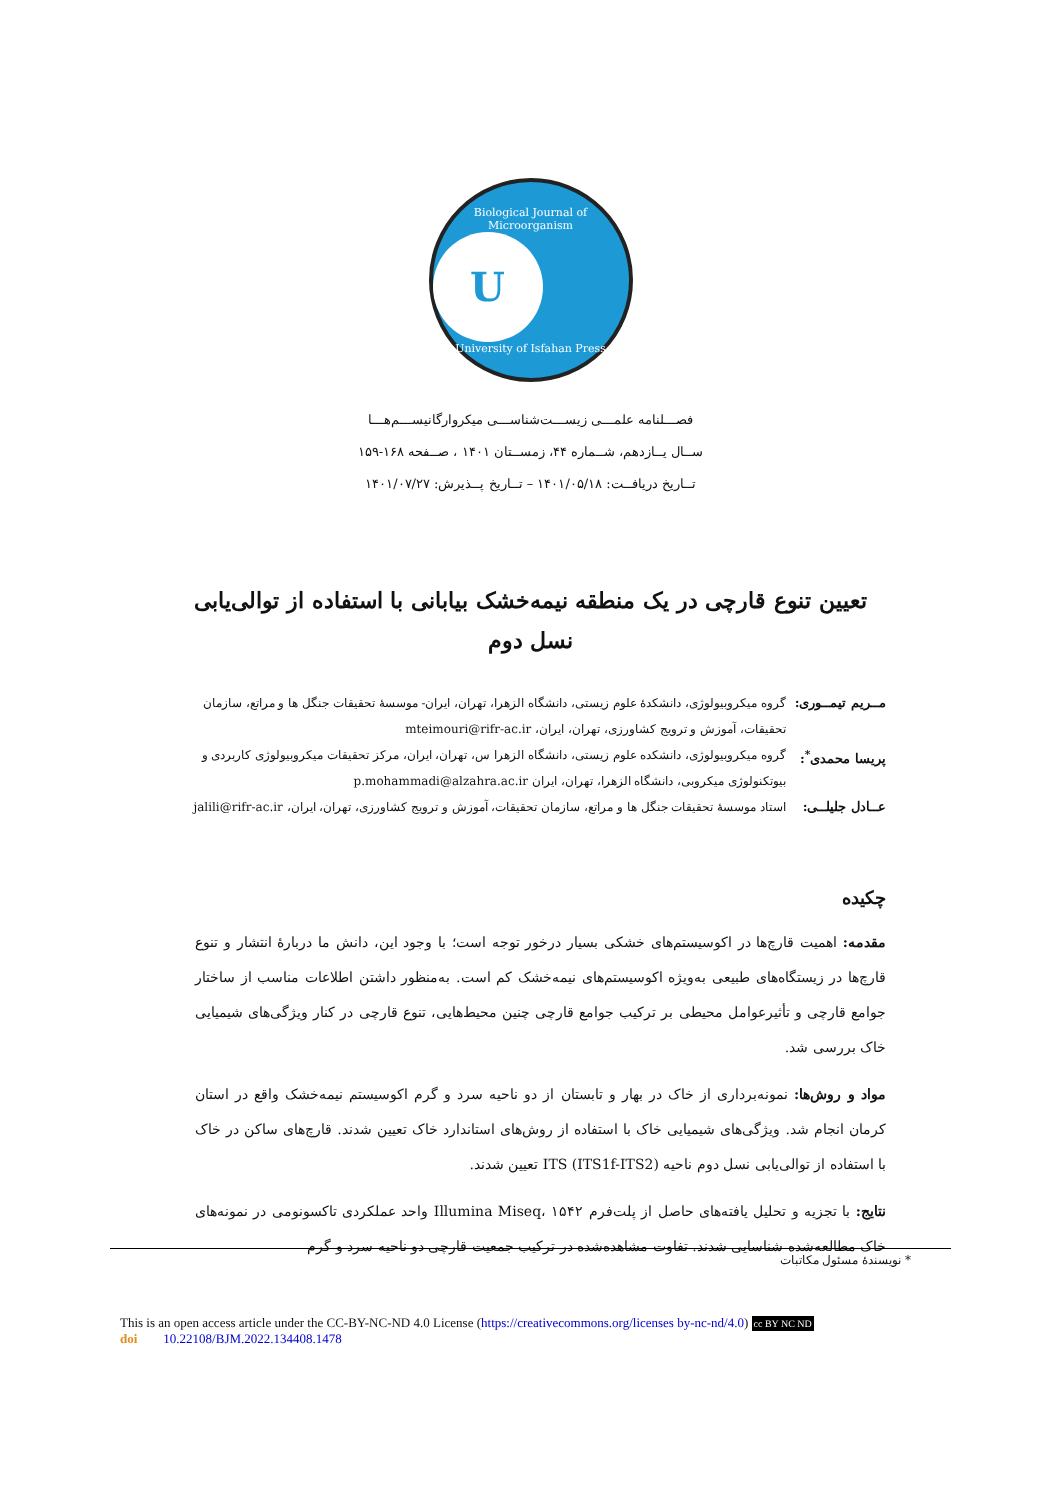Biological Journal of Microorganism
U
University of Isfahan Press
فصـــلنامه علمـــی زیســـت‌شناســـی میکروارگانیســـم‌هـــا
ســال یــازدهم، شــماره ۴۴، زمســتان ۱۴۰۱ ، صــفحه ۱۶۸-۱۵۹
تــاریخ دریافــت: ۱۴۰۱/۰۵/۱۸ – تــاریخ پــذیرش: ۱۴۰۱/۰۷/۲۷
تعیین تنوع قارچی در یک منطقه نیمه‌خشک بیابانی با استفاده از توالی‌یابی نسل دوم
مــریم تیمــوری: گروه میکروبیولوژی، دانشکدۀ علوم زیستی، دانشگاه الزهرا، تهران، ایران- موسسۀ تحقیقات جنگل ها و مراتع، سازمان تحقیقات، آموزش و ترویج کشاورزی، تهران، ایران، mteimouri@rifr-ac.ir
پریسا محمدی<sup>*</sup>: گروه میکروبیولوژی، دانشکده علوم زیستی، دانشگاه الزهرا س، تهران، ایران، مرکز تحقیقات میکروبیولوژی کاربردی و بیوتکنولوژی میکروبی، دانشگاه الزهرا، تهران، ایران p.mohammadi@alzahra.ac.ir
عــادل جلیلــی: استاد موسسۀ تحقیقات جنگل ها و مراتع، سازمان تحقیقات، آموزش و ترویج کشاورزی، تهران، ایران، jalili@rifr-ac.ir
چکیده
مقدمه: اهمیت قارچ‌ها در اکوسیستم‌های خشکی بسیار درخور توجه است؛ با وجود این، دانش ما دربارۀ انتشار و تنوع قارچ‌ها در زیستگاه‌های طبیعی به‌ویژه اکوسیستم‌های نیمه‌خشک کم است. به‌منظور داشتن اطلاعات مناسب از ساختار جوامع قارچی و تأثیرعوامل محیطی بر ترکیب جوامع قارچی چنین محیط‌هایی، تنوع قارچی در کنار ویژگی‌های شیمیایی خاک بررسی شد.
مواد و روش‌ها: نمونه‌برداری از خاک در بهار و تابستان از دو ناحیه سرد و گرم اکوسیستم نیمه‌خشک واقع در استان کرمان انجام شد. ویژگی‌های شیمیایی خاک با استفاده از روش‌های استاندارد خاک تعیین شدند. قارچ‌های ساکن در خاک با استفاده از توالی‌یابی نسل دوم ناحیه ITS (ITS1f-ITS2) تعیین شدند.
نتایج: با تجزیه و تحلیل یافته‌های حاصل از پلت‌فرم Illumina Miseq، ۱۵۴۲ واحد عملکردی تاکسونومی در نمونه‌های خاک مطالعه‌شده شناسایی شدند. تفاوت مشاهده‌شده در ترکیب جمعیت قارچی دو ناحیه سرد و گرم
* نویسندۀ مسئول مکاتبات
This is an open access article under the CC-BY-NC-ND 4.0 License (https://creativecommons.org/licenses by-nc-nd/4.0) cc BY NC ND
doi 10.22108/BJM.2022.134408.1478